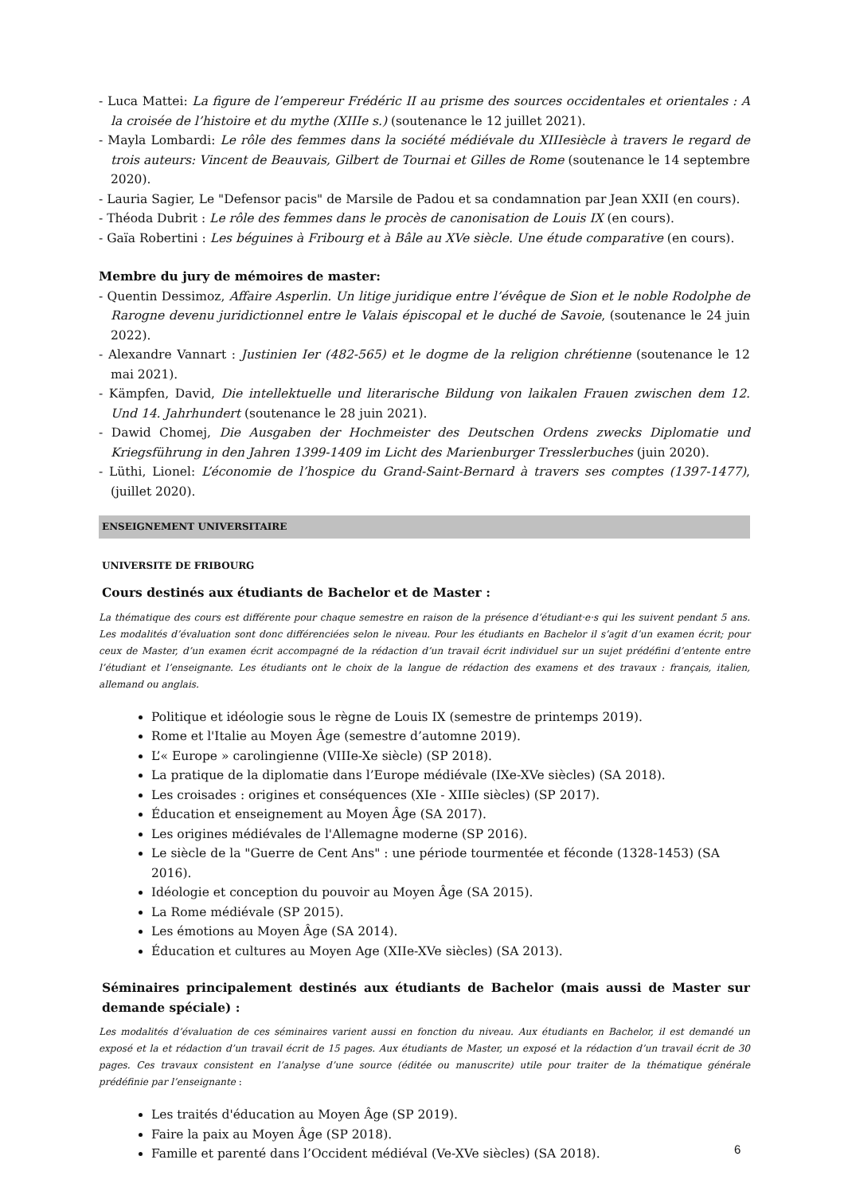- Luca Mattei: La figure de l’empereur Frédéric II au prisme des sources occidentales et orientales : A la croisée de l’histoire et du mythe (XIIIe s.) (soutenance le 12 juillet 2021).
- Mayla Lombardi: Le rôle des femmes dans la société médiévale du XIIIesiècle à travers le regard de trois auteurs: Vincent de Beauvais, Gilbert de Tournai et Gilles de Rome (soutenance le 14 septembre 2020).
- Lauria Sagier, Le "Defensor pacis" de Marsile de Padou et sa condamnation par Jean XXII (en cours).
- Théoda Dubrit : Le rôle des femmes dans le procès de canonisation de Louis IX (en cours).
- Gaïa Robertini : Les béguines à Fribourg et à Bâle au XVe siècle. Une étude comparative (en cours).
Membre du jury de mémoires de master:
- Quentin Dessimoz, Affaire Asperlin. Un litige juridique entre l’évêque de Sion et le noble Rodolphe de Rarogne devenu juridictionnel entre le Valais épiscopal et le duché de Savoie, (soutenance le 24 juin 2022).
- Alexandre Vannart : Justinien Ier (482-565) et le dogme de la religion chrétienne (soutenance le 12 mai 2021).
- Kämpfen, David, Die intellektuelle und literarische Bildung von laikalen Frauen zwischen dem 12. Und 14. Jahrhundert (soutenance le 28 juin 2021).
- Dawid Chomej, Die Ausgaben der Hochmeister des Deutschen Ordens zwecks Diplomatie und Kriegsführung in den Jahren 1399-1409 im Licht des Marienburger Tresslerbuches (juin 2020).
- Lüthi, Lionel: L’économie de l’hospice du Grand-Saint-Bernard à travers ses comptes (1397-1477), (juillet 2020).
ENSEIGNEMENT UNIVERSITAIRE
UNIVERSITE DE FRIBOURG
Cours destinés aux étudiants de Bachelor et de Master :
La thématique des cours est différente pour chaque semestre en raison de la présence d’étudiant·e·s qui les suivent pendant 5 ans. Les modalités d’évaluation sont donc différenciées selon le niveau. Pour les étudiants en Bachelor il s’agit d’un examen écrit; pour ceux de Master, d’un examen écrit accompagné de la rédaction d’un travail écrit individuel sur un sujet prédéfini d’entente entre l’étudiant et l’enseignante. Les étudiants ont le choix de la langue de rédaction des examens et des travaux : français, italien, allemand ou anglais.
Politique et idéologie sous le règne de Louis IX (semestre de printemps 2019).
Rome et l'Italie au Moyen Âge (semestre d’automne 2019).
L’« Europe » carolingienne (VIIIe-Xe siècle) (SP 2018).
La pratique de la diplomatie dans l’Europe médiévale (IXe-XVe siècles) (SA 2018).
Les croisades : origines et conséquences (XIe - XIIIe siècles) (SP 2017).
Éducation et enseignement au Moyen Âge (SA 2017).
Les origines médiévales de l'Allemagne moderne (SP 2016).
Le siècle de la "Guerre de Cent Ans" : une période tourmentée et féconde (1328-1453) (SA 2016).
Idéologie et conception du pouvoir au Moyen Âge (SA 2015).
La Rome médiévale (SP 2015).
Les émotions au Moyen Âge (SA 2014).
Éducation et cultures au Moyen Age (XIIe-XVe siècles) (SA 2013).
Séminaires principalement destinés aux étudiants de Bachelor (mais aussi de Master sur demande spéciale) :
Les modalités d’évaluation de ces séminaires varient aussi en fonction du niveau. Aux étudiants en Bachelor, il est demandé un exposé et la et rédaction d’un travail écrit de 15 pages. Aux étudiants de Master, un exposé et la rédaction d’un travail écrit de 30 pages. Ces travaux consistent en l’analyse d’une source (éditée ou manuscrite) utile pour traiter de la thématique générale prédéfinie par l’enseignante :
Les traités d'éducation au Moyen Âge (SP 2019).
Faire la paix au Moyen Âge (SP 2018).
Famille et parenté dans l’Occident médiéval (Ve-XVe siècles) (SA 2018).
6